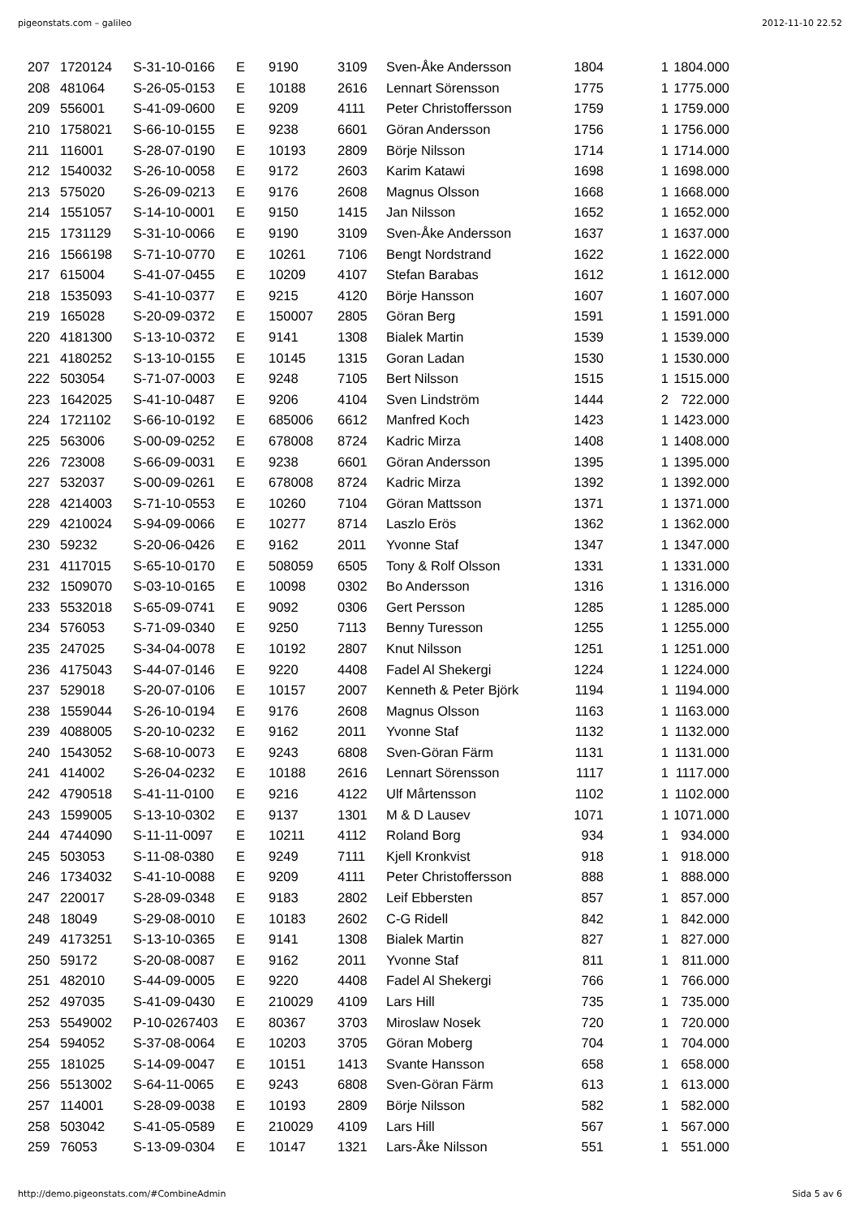pigeonstats.com – galileo 2012-11-10 22.52
| 207 | 1720124 | S-31-10-0166 | E | 9190 | 3109 | Sven-Åke Andersson | 1804 | 1 | 1804.000 |
| 208 | 481064 | S-26-05-0153 | E | 10188 | 2616 | Lennart Sörensson | 1775 | 1 | 1775.000 |
| 209 | 556001 | S-41-09-0600 | E | 9209 | 4111 | Peter Christoffersson | 1759 | 1 | 1759.000 |
| 210 | 1758021 | S-66-10-0155 | E | 9238 | 6601 | Göran Andersson | 1756 | 1 | 1756.000 |
| 211 | 116001 | S-28-07-0190 | E | 10193 | 2809 | Börje Nilsson | 1714 | 1 | 1714.000 |
| 212 | 1540032 | S-26-10-0058 | E | 9172 | 2603 | Karim Katawi | 1698 | 1 | 1698.000 |
| 213 | 575020 | S-26-09-0213 | E | 9176 | 2608 | Magnus Olsson | 1668 | 1 | 1668.000 |
| 214 | 1551057 | S-14-10-0001 | E | 9150 | 1415 | Jan Nilsson | 1652 | 1 | 1652.000 |
| 215 | 1731129 | S-31-10-0066 | E | 9190 | 3109 | Sven-Åke Andersson | 1637 | 1 | 1637.000 |
| 216 | 1566198 | S-71-10-0770 | E | 10261 | 7106 | Bengt Nordstrand | 1622 | 1 | 1622.000 |
| 217 | 615004 | S-41-07-0455 | E | 10209 | 4107 | Stefan Barabas | 1612 | 1 | 1612.000 |
| 218 | 1535093 | S-41-10-0377 | E | 9215 | 4120 | Börje Hansson | 1607 | 1 | 1607.000 |
| 219 | 165028 | S-20-09-0372 | E | 150007 | 2805 | Göran Berg | 1591 | 1 | 1591.000 |
| 220 | 4181300 | S-13-10-0372 | E | 9141 | 1308 | Bialek Martin | 1539 | 1 | 1539.000 |
| 221 | 4180252 | S-13-10-0155 | E | 10145 | 1315 | Goran Ladan | 1530 | 1 | 1530.000 |
| 222 | 503054 | S-71-07-0003 | E | 9248 | 7105 | Bert Nilsson | 1515 | 1 | 1515.000 |
| 223 | 1642025 | S-41-10-0487 | E | 9206 | 4104 | Sven Lindström | 1444 | 2 | 722.000 |
| 224 | 1721102 | S-66-10-0192 | E | 685006 | 6612 | Manfred Koch | 1423 | 1 | 1423.000 |
| 225 | 563006 | S-00-09-0252 | E | 678008 | 8724 | Kadric Mirza | 1408 | 1 | 1408.000 |
| 226 | 723008 | S-66-09-0031 | E | 9238 | 6601 | Göran Andersson | 1395 | 1 | 1395.000 |
| 227 | 532037 | S-00-09-0261 | E | 678008 | 8724 | Kadric Mirza | 1392 | 1 | 1392.000 |
| 228 | 4214003 | S-71-10-0553 | E | 10260 | 7104 | Göran Mattsson | 1371 | 1 | 1371.000 |
| 229 | 4210024 | S-94-09-0066 | E | 10277 | 8714 | Laszlo Erös | 1362 | 1 | 1362.000 |
| 230 | 59232 | S-20-06-0426 | E | 9162 | 2011 | Yvonne Staf | 1347 | 1 | 1347.000 |
| 231 | 4117015 | S-65-10-0170 | E | 508059 | 6505 | Tony & Rolf Olsson | 1331 | 1 | 1331.000 |
| 232 | 1509070 | S-03-10-0165 | E | 10098 | 0302 | Bo Andersson | 1316 | 1 | 1316.000 |
| 233 | 5532018 | S-65-09-0741 | E | 9092 | 0306 | Gert Persson | 1285 | 1 | 1285.000 |
| 234 | 576053 | S-71-09-0340 | E | 9250 | 7113 | Benny Turesson | 1255 | 1 | 1255.000 |
| 235 | 247025 | S-34-04-0078 | E | 10192 | 2807 | Knut Nilsson | 1251 | 1 | 1251.000 |
| 236 | 4175043 | S-44-07-0146 | E | 9220 | 4408 | Fadel Al Shekergi | 1224 | 1 | 1224.000 |
| 237 | 529018 | S-20-07-0106 | E | 10157 | 2007 | Kenneth & Peter Björk | 1194 | 1 | 1194.000 |
| 238 | 1559044 | S-26-10-0194 | E | 9176 | 2608 | Magnus Olsson | 1163 | 1 | 1163.000 |
| 239 | 4088005 | S-20-10-0232 | E | 9162 | 2011 | Yvonne Staf | 1132 | 1 | 1132.000 |
| 240 | 1543052 | S-68-10-0073 | E | 9243 | 6808 | Sven-Göran Färm | 1131 | 1 | 1131.000 |
| 241 | 414002 | S-26-04-0232 | E | 10188 | 2616 | Lennart Sörensson | 1117 | 1 | 1117.000 |
| 242 | 4790518 | S-41-11-0100 | E | 9216 | 4122 | Ulf Mårtensson | 1102 | 1 | 1102.000 |
| 243 | 1599005 | S-13-10-0302 | E | 9137 | 1301 | M & D Lausev | 1071 | 1 | 1071.000 |
| 244 | 4744090 | S-11-11-0097 | E | 10211 | 4112 | Roland Borg | 934 | 1 | 934.000 |
| 245 | 503053 | S-11-08-0380 | E | 9249 | 7111 | Kjell Kronkvist | 918 | 1 | 918.000 |
| 246 | 1734032 | S-41-10-0088 | E | 9209 | 4111 | Peter Christoffersson | 888 | 1 | 888.000 |
| 247 | 220017 | S-28-09-0348 | E | 9183 | 2802 | Leif Ebbersten | 857 | 1 | 857.000 |
| 248 | 18049 | S-29-08-0010 | E | 10183 | 2602 | C-G Ridell | 842 | 1 | 842.000 |
| 249 | 4173251 | S-13-10-0365 | E | 9141 | 1308 | Bialek Martin | 827 | 1 | 827.000 |
| 250 | 59172 | S-20-08-0087 | E | 9162 | 2011 | Yvonne Staf | 811 | 1 | 811.000 |
| 251 | 482010 | S-44-09-0005 | E | 9220 | 4408 | Fadel Al Shekergi | 766 | 1 | 766.000 |
| 252 | 497035 | S-41-09-0430 | E | 210029 | 4109 | Lars Hill | 735 | 1 | 735.000 |
| 253 | 5549002 | P-10-0267403 | E | 80367 | 3703 | Miroslaw Nosek | 720 | 1 | 720.000 |
| 254 | 594052 | S-37-08-0064 | E | 10203 | 3705 | Göran Moberg | 704 | 1 | 704.000 |
| 255 | 181025 | S-14-09-0047 | E | 10151 | 1413 | Svante Hansson | 658 | 1 | 658.000 |
| 256 | 5513002 | S-64-11-0065 | E | 9243 | 6808 | Sven-Göran Färm | 613 | 1 | 613.000 |
| 257 | 114001 | S-28-09-0038 | E | 10193 | 2809 | Börje Nilsson | 582 | 1 | 582.000 |
| 258 | 503042 | S-41-05-0589 | E | 210029 | 4109 | Lars Hill | 567 | 1 | 567.000 |
| 259 | 76053 | S-13-09-0304 | E | 10147 | 1321 | Lars-Åke Nilsson | 551 | 1 | 551.000 |
http://demo.pigeonstats.com/#CombineAdmin Sida 5 av 6